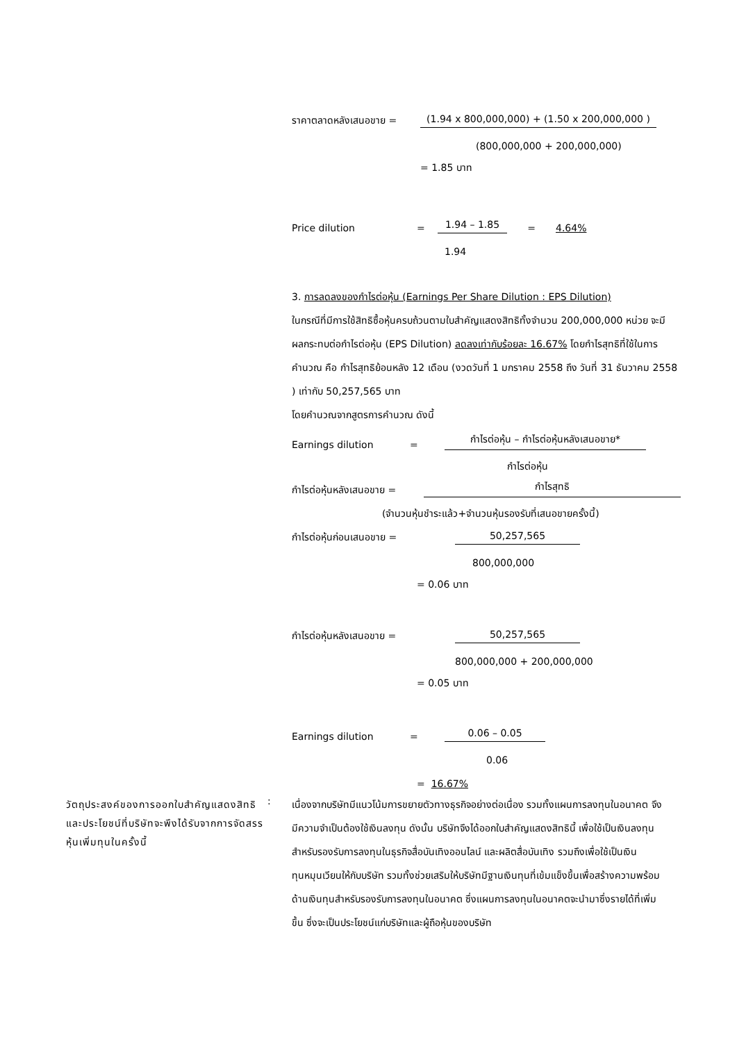ราคาตลาดหลังเสนอขาย = (1.94 x 800,000,000) + (1.50 x 200,000,000 )
(800,000,000 + 200,000,000)
= 1.85 บาท
Price dilution = 1.94 – 1.85 = 4.64%
1.94
3. การลดลงของกำไรต่อหุ้น (Earnings Per Share Dilution : EPS Dilution)
ในกรณีที่มีการใช้สิทธิซื้อหุ้นครบถ้วนตามใบสำคัญแสดงสิทธิทั้งจำนวน 200,000,000 หน่วย จะมีผลกระทบต่อกำไรต่อหุ้น (EPS Dilution) ลดลงเท่ากับร้อยละ 16.67% โดยกำไรสุทธิที่ใช้ในการคำนวณ คือ กำไรสุทธิย้อนหลัง 12 เดือน (งวดวันที่ 1 มกราคม 2558 ถึง วันที่ 31 ธันวาคม 2558 ) เท่ากับ 50,257,565 บาท
โดยคำนวณจากสูตรการคำนวณ ดังนี้
Earnings dilution = กำไรต่อหุ้น – กำไรต่อหุ้นหลังเสนอขาย*
กำไรต่อหุ้น
กำไรต่อหุ้นหลังเสนอขาย = กำไรสุทธิ
(จำนวนหุ้นชำระแล้ว+จำนวนหุ้นรองรับที่เสนอขายครั้งนี้)
กำไรต่อหุ้นก่อนเสนอขาย = 50,257,565
800,000,000
= 0.06 บาท
กำไรต่อหุ้นหลังเสนอขาย = 50,257,565
800,000,000 + 200,000,000
= 0.05 บาท
Earnings dilution = 0.06 – 0.05
0.06
= 16.67%
วัตถุประสงค์ของการออกใบสำคัญแสดงสิทธิและประโยชน์ที่บริษัทจะพึงได้รับจากการจัดสรรหุ้นเพิ่มทุนในครั้งนี้
:
เนื่องจากบริษัทมีแนวโน้มการขยายตัวทางธุรกิจอย่างต่อเนื่อง รวมทั้งแผนการลงทุนในอนาคต จึงมีความจำเป็นต้องใช้เงินลงทุน ดังนั้น บริษัทจึงได้ออกใบสำคัญแสดงสิทธินี้ เพื่อใช้เป็นเงินลงทุนสำหรับรองรับการลงทุนในธุรกิจสื่อบันเทิงออนไลน์ และผลิตสื่อบันเทิง รวมถึงเพื่อใช้เป็นเงินทุนหมุนเวียนให้กับบริษัท รวมทั้งช่วยเสริมให้บริษัทมีฐานเงินทุนที่เข้มแข็งขึ้นเพื่อสร้างความพร้อมด้านเงินทุนสำหรับรองรับการลงทุนในอนาคต ซึ่งแผนการลงทุนในอนาคตจะนำมาซึ่งรายได้ที่เพิ่มขึ้น ซึ่งจะเป็นประโยชน์แก่บริษัทและผู้ถือหุ้นของบริษัท